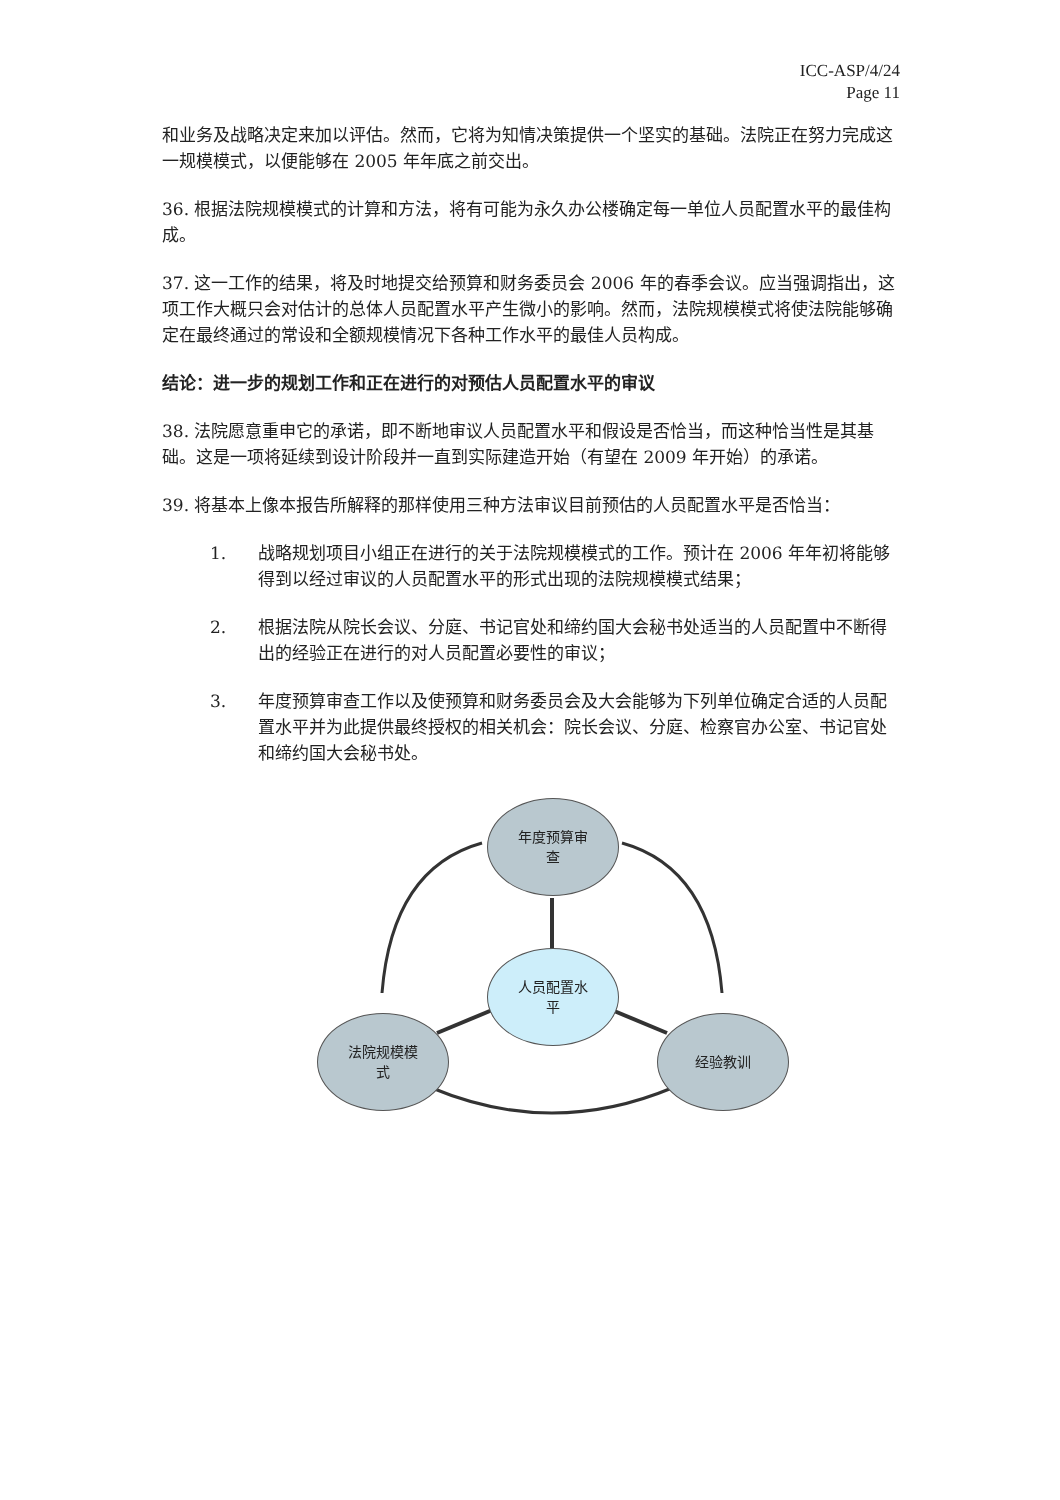ICC-ASP/4/24
Page 11
和业务及战略决定来加以评估。然而，它将为知情决策提供一个坚实的基础。法院正在努力完成这一规模模式，以便能够在 2005 年年底之前交出。
36. 根据法院规模模式的计算和方法，将有可能为永久办公楼确定每一单位人员配置水平的最佳构成。
37. 这一工作的结果，将及时地提交给预算和财务委员会 2006 年的春季会议。应当强调指出，这项工作大概只会对估计的总体人员配置水平产生微小的影响。然而，法院规模模式将使法院能够确定在最终通过的常设和全额规模情况下各种工作水平的最佳人员构成。
结论：进一步的规划工作和正在进行的对预估人员配置水平的审议
38. 法院愿意重申它的承诺，即不断地审议人员配置水平和假设是否恰当，而这种恰当性是其基础。这是一项将延续到设计阶段并一直到实际建造开始（有望在 2009 年开始）的承诺。
39. 将基本上像本报告所解释的那样使用三种方法审议目前预估的人员配置水平是否恰当：
1. 战略规划项目小组正在进行的关于法院规模模式的工作。预计在 2006 年年初将能够得到以经过审议的人员配置水平的形式出现的法院规模模式结果；
2. 根据法院从院长会议、分庭、书记官处和缔约国大会秘书处适当的人员配置中不断得出的经验正在进行的对人员配置必要性的审议；
3. 年度预算审查工作以及使预算和财务委员会及大会能够为下列单位确定合适的人员配置水平并为此提供最终授权的相关机会：院长会议、分庭、检察官办公室、书记官处和缔约国大会秘书处。
年度预算审
查
人员配置水
平
法院规模模
式
经验教训